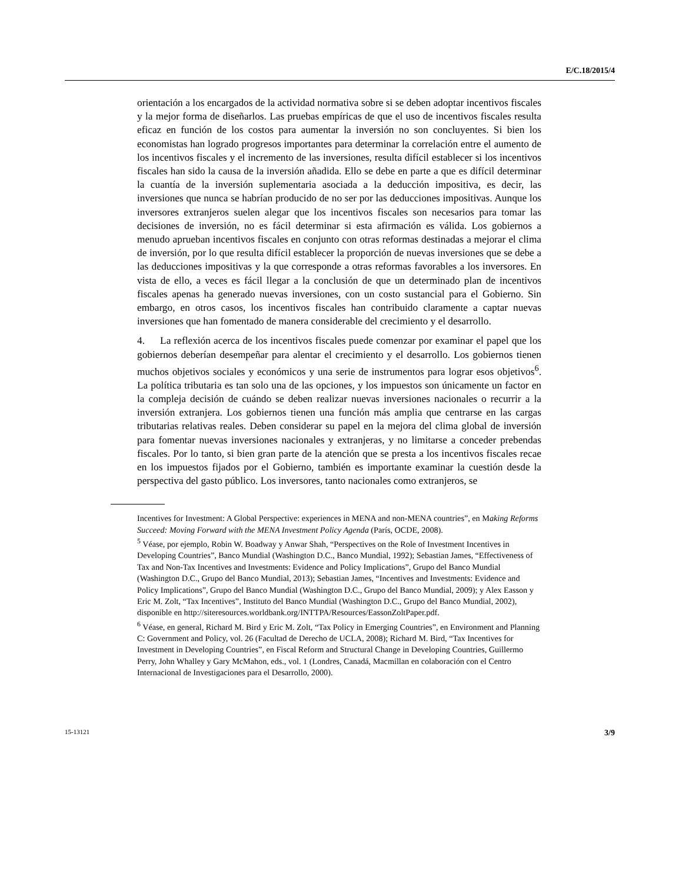E/C.18/2015/4
orientación a los encargados de la actividad normativa sobre si se deben adoptar incentivos fiscales y la mejor forma de diseñarlos. Las pruebas empíricas de que el uso de incentivos fiscales resulta eficaz en función de los costos para aumentar la inversión no son concluyentes. Si bien los economistas han logrado progresos importantes para determinar la correlación entre el aumento de los incentivos fiscales y el incremento de las inversiones, resulta difícil establecer si los incentivos fiscales han sido la causa de la inversión añadida. Ello se debe en parte a que es difícil determinar la cuantía de la inversión suplementaria asociada a la deducción impositiva, es decir, las inversiones que nunca se habrían producido de no ser por las deducciones impositivas. Aunque los inversores extranjeros suelen alegar que los incentivos fiscales son necesarios para tomar las decisiones de inversión, no es fácil determinar si esta afirmación es válida. Los gobiernos a menudo aprueban incentivos fiscales en conjunto con otras reformas destinadas a mejorar el clima de inversión, por lo que resulta difícil establecer la proporción de nuevas inversiones que se debe a las deducciones impositivas y la que corresponde a otras reformas favorables a los inversores. En vista de ello, a veces es fácil llegar a la conclusión de que un determinado plan de incentivos fiscales apenas ha generado nuevas inversiones, con un costo sustancial para el Gobierno. Sin embargo, en otros casos, los incentivos fiscales han contribuido claramente a captar nuevas inversiones que han fomentado de manera considerable del crecimiento y el desarrollo.
4. La reflexión acerca de los incentivos fiscales puede comenzar por examinar el papel que los gobiernos deberían desempeñar para alentar el crecimiento y el desarrollo. Los gobiernos tienen muchos objetivos sociales y económicos y una serie de instrumentos para lograr esos objetivos<sup>6</sup>. La política tributaria es tan solo una de las opciones, y los impuestos son únicamente un factor en la compleja decisión de cuándo se deben realizar nuevas inversiones nacionales o recurrir a la inversión extranjera. Los gobiernos tienen una función más amplia que centrarse en las cargas tributarias relativas reales. Deben considerar su papel en la mejora del clima global de inversión para fomentar nuevas inversiones nacionales y extranjeras, y no limitarse a conceder prebendas fiscales. Por lo tanto, si bien gran parte de la atención que se presta a los incentivos fiscales recae en los impuestos fijados por el Gobierno, también es importante examinar la cuestión desde la perspectiva del gasto público. Los inversores, tanto nacionales como extranjeros, se
Incentives for Investment: A Global Perspective: experiences in MENA and non-MENA countries”, en Making Reforms Succeed: Moving Forward with the MENA Investment Policy Agenda (París, OCDE, 2008).
<sup>5</sup> Véase, por ejemplo, Robin W. Boadway y Anwar Shah, “Perspectives on the Role of Investment Incentives in Developing Countries”, Banco Mundial (Washington D.C., Banco Mundial, 1992); Sebastian James, “Effectiveness of Tax and Non-Tax Incentives and Investments: Evidence and Policy Implications”, Grupo del Banco Mundial (Washington D.C., Grupo del Banco Mundial, 2013); Sebastian James, “Incentives and Investments: Evidence and Policy Implications”, Grupo del Banco Mundial (Washington D.C., Grupo del Banco Mundial, 2009); y Alex Easson y Eric M. Zolt, “Tax Incentives”, Instituto del Banco Mundial (Washington D.C., Grupo del Banco Mundial, 2002), disponible en http://siteresources.worldbank.org/INTTPA/Resources/EassonZoltPaper.pdf.
<sup>6</sup> Véase, en general, Richard M. Bird y Eric M. Zolt, “Tax Policy in Emerging Countries”, en Environment and Planning C: Government and Policy, vol. 26 (Facultad de Derecho de UCLA, 2008); Richard M. Bird, “Tax Incentives for Investment in Developing Countries”, en Fiscal Reform and Structural Change in Developing Countries, Guillermo Perry, John Whalley y Gary McMahon, eds., vol. 1 (Londres, Canadá, Macmillan en colaboración con el Centro Internacional de Investigaciones para el Desarrollo, 2000).
15-13121 3/9